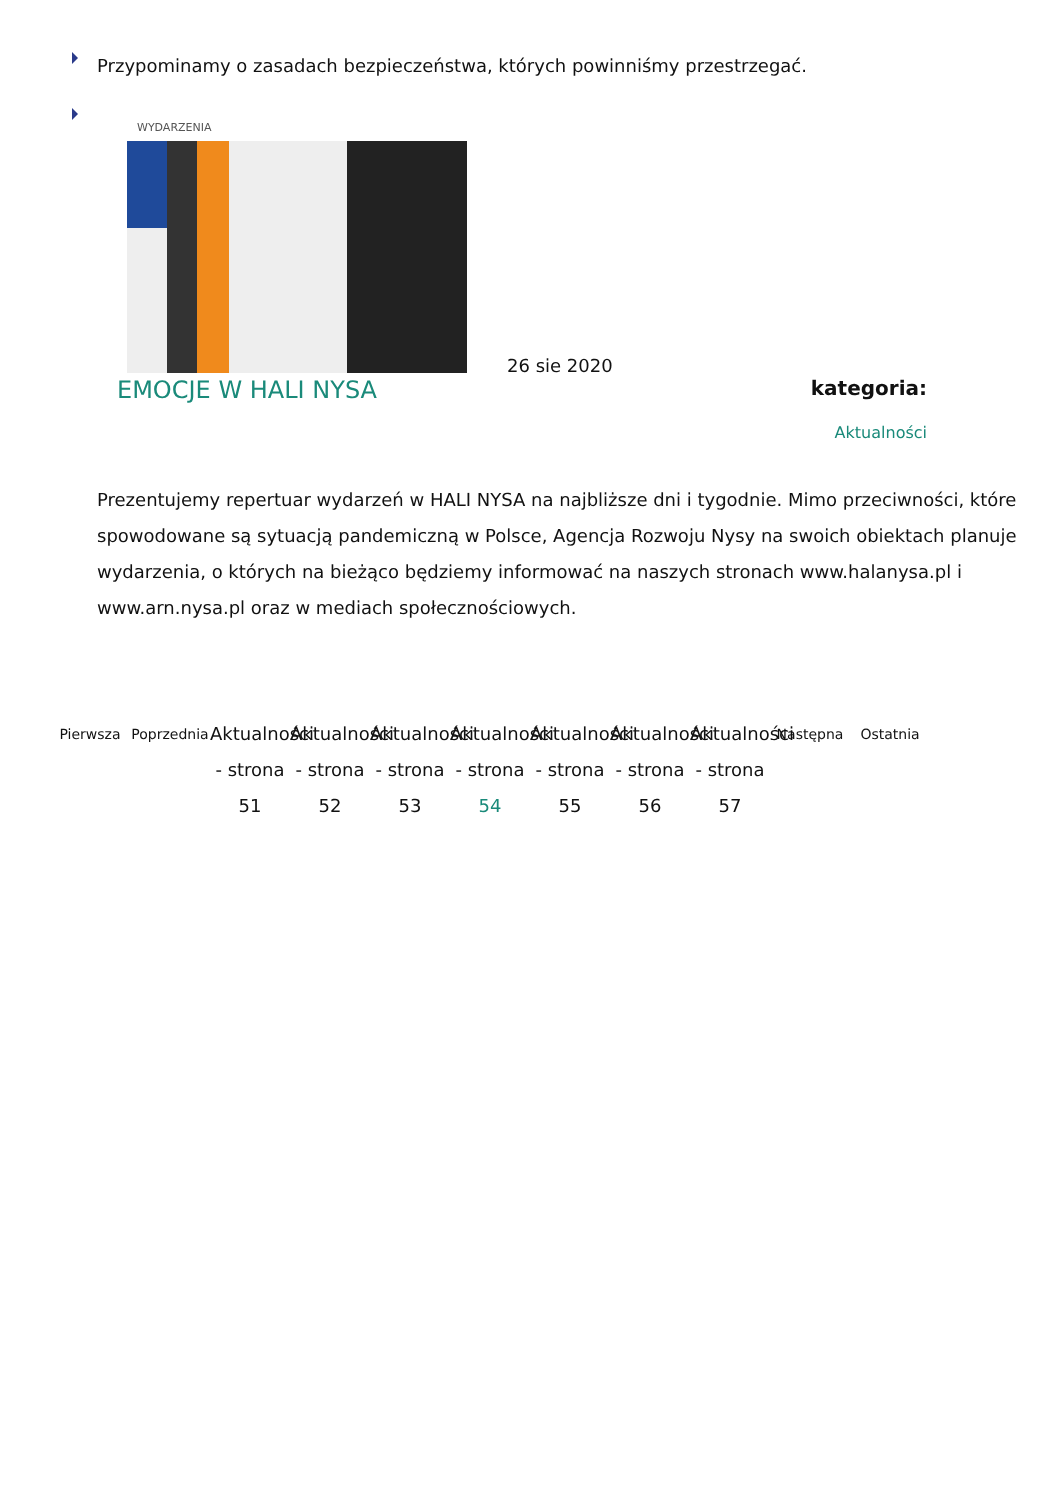Przypominamy o zasadach bezpieczeństwa, których powinniśmy przestrzegać.
WYDARZENIA
26 sie 2020
EMOCJE W HALI NYSA kategoria:
Aktualności
Prezentujemy repertuar wydarzeń w HALI NYSA na najbliższe dni i tygodnie. Mimo przeciwności, które spowodowane są sytuacją pandemiczną w Polsce, Agencja Rozwoju Nysy na swoich obiektach planuje wydarzenia, o których na bieżąco będziemy informować na naszych stronach www.halanysa.pl i www.arn.nysa.pl oraz w mediach społecznościowych.
Pierwsza Poprzednia
Aktualności - strona 51
Aktualności - strona 52
Aktualności - strona 53
Aktualności - strona 54
Aktualności - strona 55
Aktualności - strona 56
Aktualności - strona 57
Następna Ostatnia